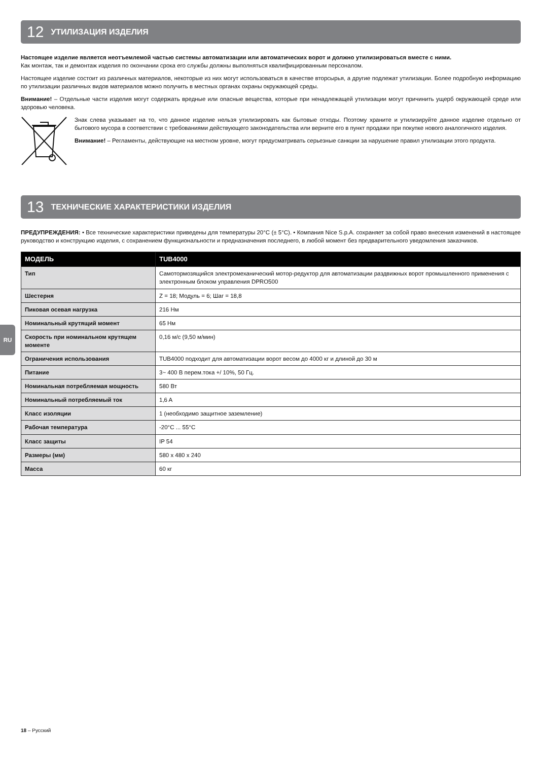12 УТИЛИЗАЦИЯ ИЗДЕЛИЯ
Настоящее изделие является неотъемлемой частью системы автоматизации или автоматических ворот и должно утилизироваться вместе с ними.
Как монтаж, так и демонтаж изделия по окончании срока его службы должны выполняться квалифицированным персоналом.
Настоящее изделие состоит из различных материалов, некоторые из них могут использоваться в качестве вторсырья, а другие подлежат утилизации. Более подробную информацию по утилизации различных видов материалов можно получить в местных органах охраны окружающей среды.
Внимание! – Отдельные части изделия могут содержать вредные или опасные вещества, которые при ненадлежащей утилизации могут причинить ущерб окружающей среде или здоровью человека.
Знак слева указывает на то, что данное изделие нельзя утилизировать как бытовые отходы. Поэтому храните и утилизируйте данное изделие отдельно от бытового мусора в соответствии с требованиями действующего законодательства или верните его в пункт продажи при покупке нового аналогичного изделия.
Внимание! – Регламенты, действующие на местном уровне, могут предусматривать серьезные санкции за нарушение правил утилизации этого продукта.
13 ТЕХНИЧЕСКИЕ ХАРАКТЕРИСТИКИ ИЗДЕЛИЯ
ПРЕДУПРЕЖДЕНИЯ: • Все технические характеристики приведены для температуры 20°C (± 5°C). • Компания Nice S.p.A. сохраняет за собой право внесения изменений в настоящее руководство и конструкцию изделия, с сохранением функциональности и предназначения последнего, в любой момент без предварительного уведомления заказчиков.
| МОДЕЛЬ | TUB4000 |
| --- | --- |
| Тип | Самотормозящийся электромеханический мотор-редуктор для автоматизации раздвижных ворот промышленного применения с электронным блоком управления DPRO500 |
| Шестерня | Z = 18; Модуль = 6; Шаг = 18,8 |
| Пиковая осевая нагрузка | 216 Нм |
| Номинальный крутящий момент | 65 Нм |
| Скорость при номинальном крутящем моменте | 0,16 м/с (9,50 м/мин) |
| Ограничения использования | TUB4000 подходит для автоматизации ворот весом до 4000 кг и длиной до 30 м |
| Питание | 3~ 400 В перем.тока +/ 10%, 50 Гц. |
| Номинальная потребляемая мощность | 580 Вт |
| Номинальный потребляемый ток | 1,6 A |
| Класс изоляции | 1 (необходимо защитное заземление) |
| Рабочая температура | -20°C ... 55°C |
| Класс защиты | IP 54 |
| Размеры (мм) | 580 x 480 x 240 |
| Масса | 60 кг |
RU
18 – Русский